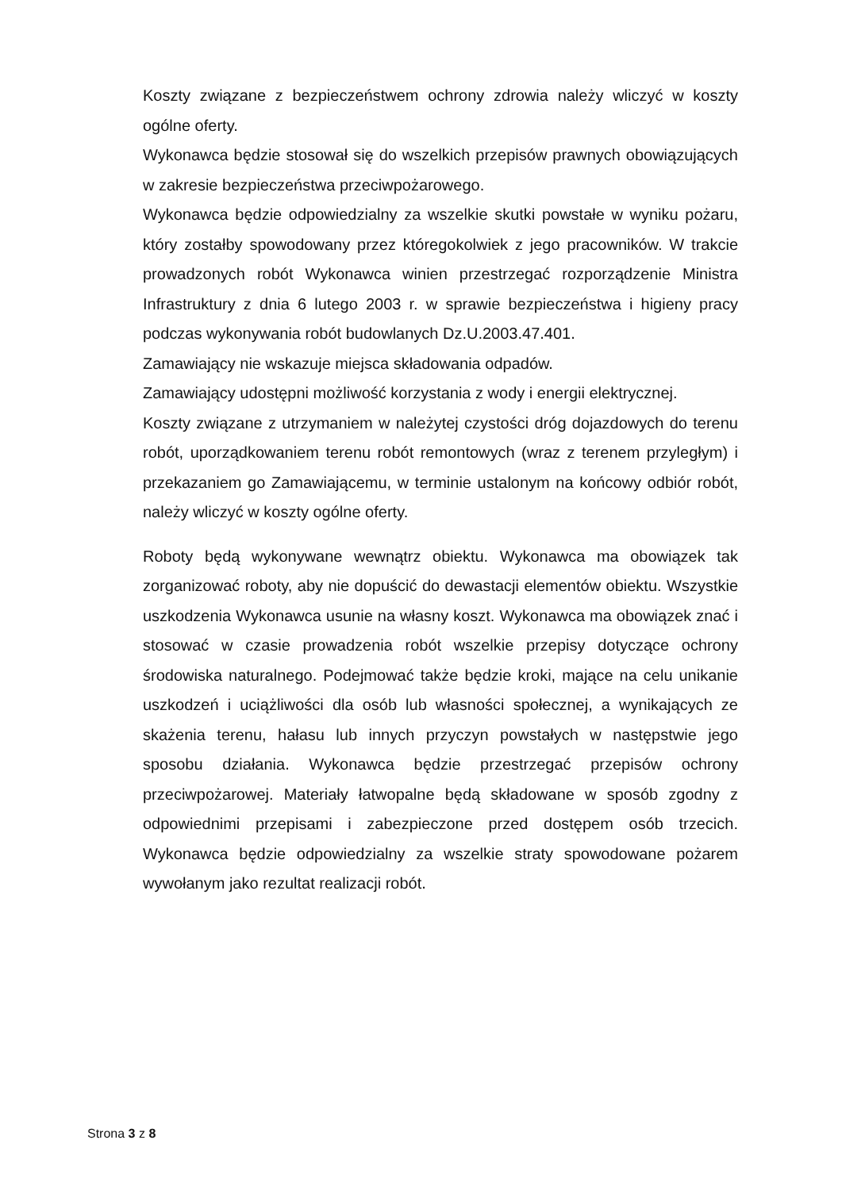Koszty związane z bezpieczeństwem ochrony zdrowia należy wliczyć w koszty ogólne oferty.
Wykonawca będzie stosował się do wszelkich przepisów prawnych obowiązujących w zakresie bezpieczeństwa przeciwpożarowego.
Wykonawca będzie odpowiedzialny za wszelkie skutki powstałe w wyniku pożaru, który zostałby spowodowany przez któregokolwiek z jego pracowników. W trakcie prowadzonych robót Wykonawca winien przestrzegać rozporządzenie Ministra Infrastruktury z dnia 6 lutego 2003 r. w sprawie bezpieczeństwa i higieny pracy podczas wykonywania robót budowlanych Dz.U.2003.47.401.
Zamawiający nie wskazuje miejsca składowania odpadów.
Zamawiający udostępni możliwość korzystania z wody i energii elektrycznej.
Koszty związane z utrzymaniem w należytej czystości dróg dojazdowych do terenu robót, uporządkowaniem terenu robót remontowych (wraz z terenem przyległym) i przekazaniem go Zamawiającemu, w terminie ustalonym na końcowy odbiór robót, należy wliczyć w koszty ogólne oferty.
Roboty będą wykonywane wewnątrz obiektu. Wykonawca ma obowiązek tak zorganizować roboty, aby nie dopuścić do dewastacji elementów obiektu. Wszystkie uszkodzenia Wykonawca usunie na własny koszt. Wykonawca ma obowiązek znać i stosować w czasie prowadzenia robót wszelkie przepisy dotyczące ochrony środowiska naturalnego. Podejmować także będzie kroki, mające na celu unikanie uszkodzeń i uciążliwości dla osób lub własności społecznej, a wynikających ze skażenia terenu, hałasu lub innych przyczyn powstałych w następstwie jego sposobu działania. Wykonawca będzie przestrzegać przepisów ochrony przeciwpożarowej. Materiały łatwopalne będą składowane w sposób zgodny z odpowiednimi przepisami i zabezpieczone przed dostępem osób trzecich. Wykonawca będzie odpowiedzialny za wszelkie straty spowodowane pożarem wywołanym jako rezultat realizacji robót.
Strona 3 z 8